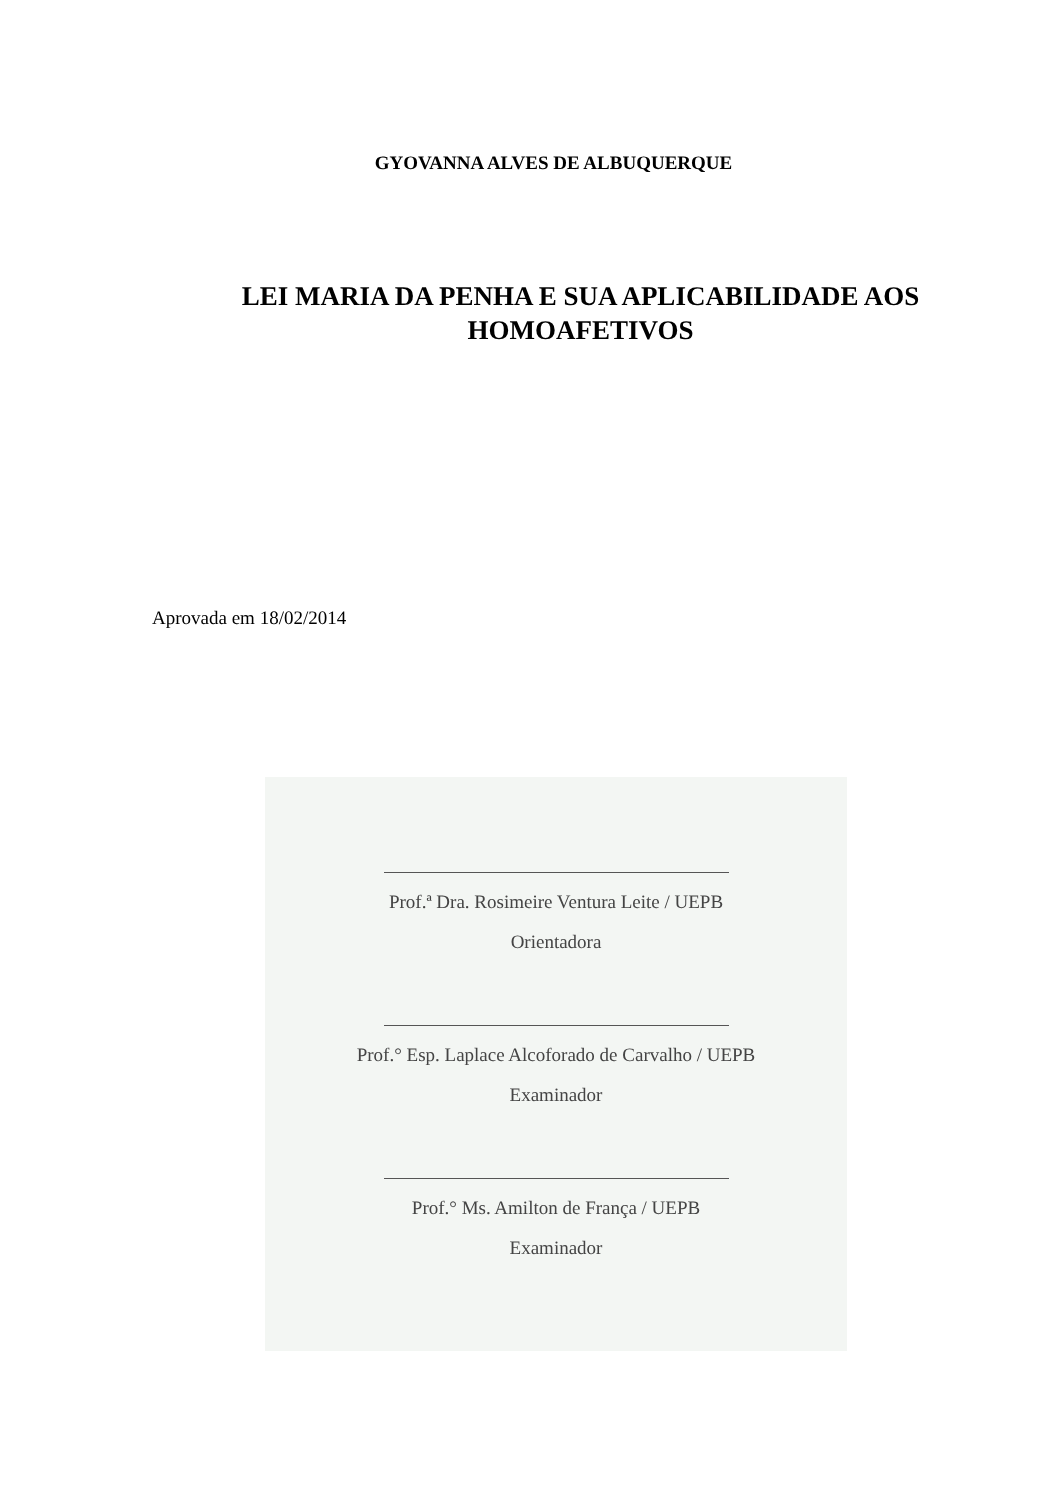GYOVANNA ALVES DE ALBUQUERQUE
LEI MARIA DA PENHA E SUA APLICABILIDADE AOS
HOMOAFETIVOS
Aprovada em 18/02/2014
Prof.ª Dra. Rosimeire Ventura Leite / UEPB
Orientadora
Prof.° Esp. Laplace Alcoforado de Carvalho / UEPB
Examinador
Prof.° Ms. Amilton de França / UEPB
Examinador